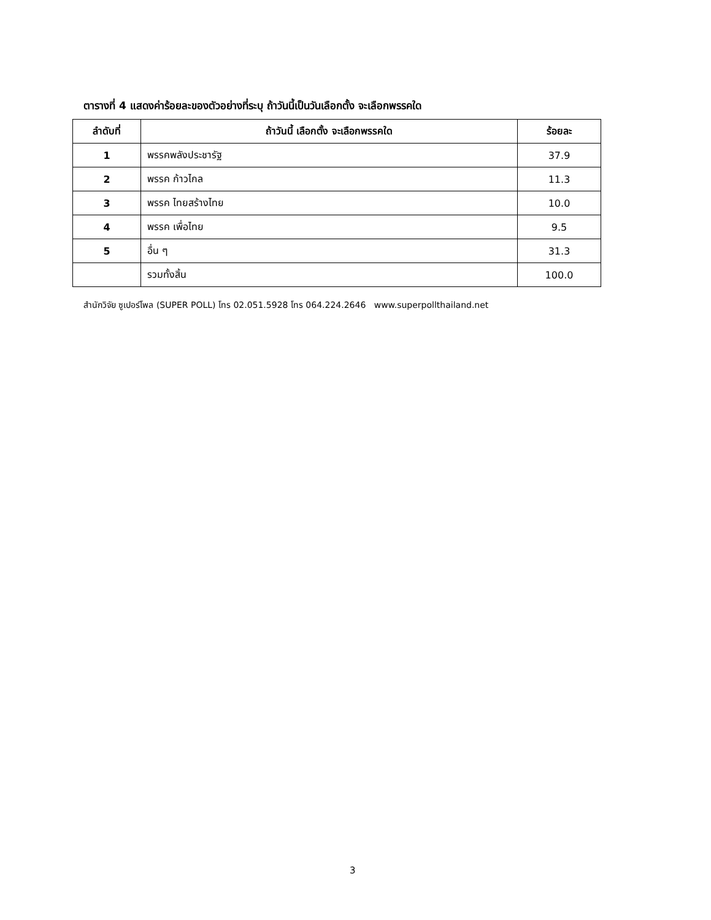ตารางที่ 4 แสดงค่าร้อยละของตัวอย่างที่ระบุ ถ้าวันนี้เป็นวันเลือกตั้ง จะเลือกพรรคใด
| ลำดับที่ | ถ้าวันนี้ เลือกตั้ง จะเลือกพรรคใด | ร้อยละ |
| --- | --- | --- |
| 1 | พรรคพลังประชารัฐ | 37.9 |
| 2 | พรรค ก้าวไกล | 11.3 |
| 3 | พรรค ไทยสร้างไทย | 10.0 |
| 4 | พรรค เพื่อไทย | 9.5 |
| 5 | อื่น ๆ | 31.3 |
| | รวมทั้งสิ้น | 100.0 |
สำนักวิจัย ซูเปอร์โพล (SUPER POLL) โทร 02.051.5928 โทร 064.224.2646 www.superpollthailand.net
3